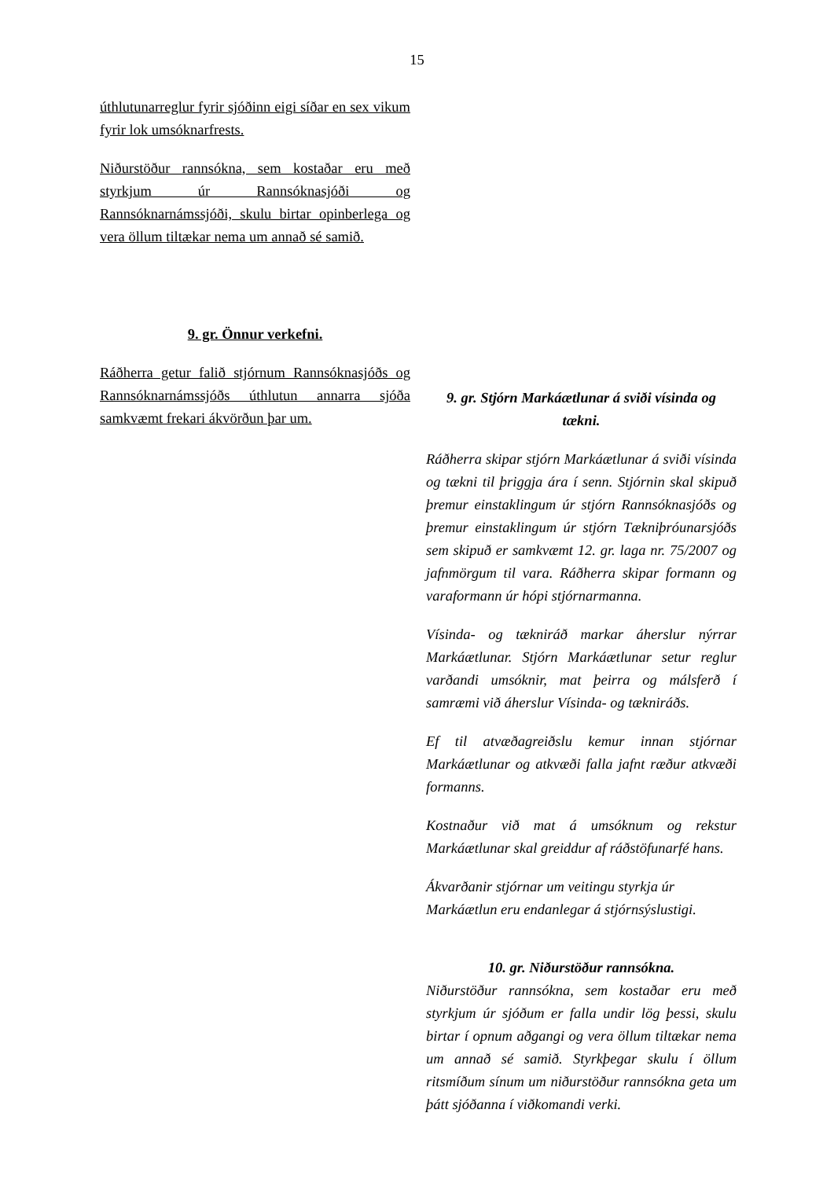15
úthlutunarreglur fyrir sjóðinn eigi síðar en sex vikum fyrir lok umsóknarfrests.
Niðurstöður rannsókna, sem kostaðar eru með styrkjum úr Rannsóknasjóði og Rannsóknarnámssjóði, skulu birtar opinberlega og vera öllum tiltækar nema um annað sé samið.
9. gr. Önnur verkefni.
Ráðherra getur falið stjórnum Rannsóknasjóðs og Rannsóknarnámssjóðs úthlutun annarra sjóða samkvæmt frekari ákvörðun þar um.
9. gr. Stjórn Markáætlunar á sviði vísinda og tækni.
Ráðherra skipar stjórn Markáætlunar á sviði vísinda og tækni til þriggja ára í senn. Stjórnin skal skipuð þremur einstaklingum úr stjórn Rannsóknasjóðs og þremur einstaklingum úr stjórn Tækniþróunarsjóðs sem skipuð er samkvæmt 12. gr. laga nr. 75/2007 og jafnmörgum til vara. Ráðherra skipar formann og varaformann úr hópi stjórnarmanna.
Vísinda- og tækniráð markar áherslur nýrrar Markáætlunar. Stjórn Markáætlunar setur reglur varðandi umsóknir, mat þeirra og málsferð í samræmi við áherslur Vísinda- og tækniráðs.
Ef til atvæðagreiðslu kemur innan stjórnar Markáætlunar og atkvæði falla jafnt ræður atkvæði formanns.
Kostnaður við mat á umsóknum og rekstur Markáætlunar skal greiddur af ráðstöfunarfé hans.
Ákvarðanir stjórnar um veitingu styrkja úr Markáætlun eru endanlegar á stjórnsýslustigi.
10. gr. Niðurstöður rannsókna.
Niðurstöður rannsókna, sem kostaðar eru með styrkjum úr sjóðum er falla undir lög þessi, skulu birtar í opnum aðgangi og vera öllum tiltækar nema um annað sé samið. Styrkþegar skulu í öllum ritsmíðum sínum um niðurstöður rannsókna geta um þátt sjóðanna í viðkomandi verki.